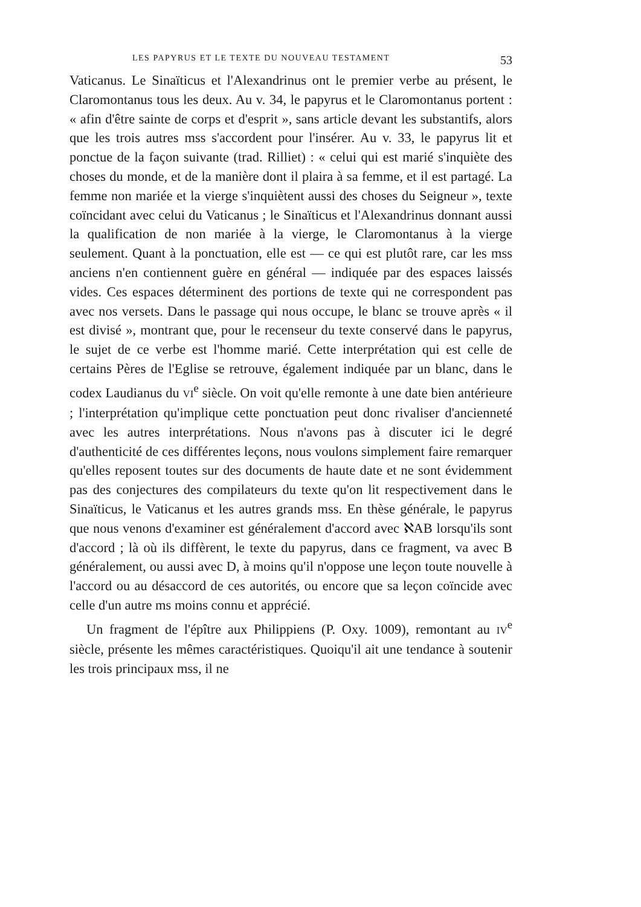LES PAPYRUS ET LE TEXTE DU NOUVEAU TESTAMENT 53
Vaticanus. Le Sinaïticus et l'Alexandrinus ont le premier verbe au présent, le Claromontanus tous les deux. Au v. 34, le papyrus et le Claromontanus portent : « afin d'être sainte de corps et d'esprit », sans article devant les substantifs, alors que les trois autres mss s'accordent pour l'insérer. Au v. 33, le papyrus lit et ponctue de la façon suivante (trad. Rilliet) : « celui qui est marié s'inquiète des choses du monde, et de la manière dont il plaira à sa femme, et il est partagé. La femme non mariée et la vierge s'inquiètent aussi des choses du Seigneur », texte coïncidant avec celui du Vaticanus ; le Sinaïticus et l'Alexandrinus donnant aussi la qualification de non mariée à la vierge, le Claromontanus à la vierge seulement. Quant à la ponctuation, elle est — ce qui est plutôt rare, car les mss anciens n'en contiennent guère en général — indiquée par des espaces laissés vides. Ces espaces déterminent des portions de texte qui ne correspondent pas avec nos versets. Dans le passage qui nous occupe, le blanc se trouve après « il est divisé », montrant que, pour le recenseur du texte conservé dans le papyrus, le sujet de ce verbe est l'homme marié. Cette interprétation qui est celle de certains Pères de l'Eglise se retrouve, également indiquée par un blanc, dans le codex Laudianus du VI<sup>e</sup> siècle. On voit qu'elle remonte à une date bien antérieure ; l'interprétation qu'implique cette ponctuation peut donc rivaliser d'ancienneté avec les autres interprétations. Nous n'avons pas à discuter ici le degré d'authenticité de ces différentes leçons, nous voulons simplement faire remarquer qu'elles reposent toutes sur des documents de haute date et ne sont évidemment pas des conjectures des compilateurs du texte qu'on lit respectivement dans le Sinaïticus, le Vaticanus et les autres grands mss. En thèse générale, le papyrus que nous venons d'examiner est généralement d'accord avec ℵAB lorsqu'ils sont d'accord ; là où ils diffèrent, le texte du papyrus, dans ce fragment, va avec B généralement, ou aussi avec D, à moins qu'il n'oppose une leçon toute nouvelle à l'accord ou au désaccord de ces autorités, ou encore que sa leçon coïncide avec celle d'un autre ms moins connu et apprécié.
Un fragment de l'épître aux Philippiens (P. Oxy. 1009), remontant au IV<sup>e</sup> siècle, présente les mêmes caractéristiques. Quoiqu'il ait une tendance à soutenir les trois principaux mss, il ne